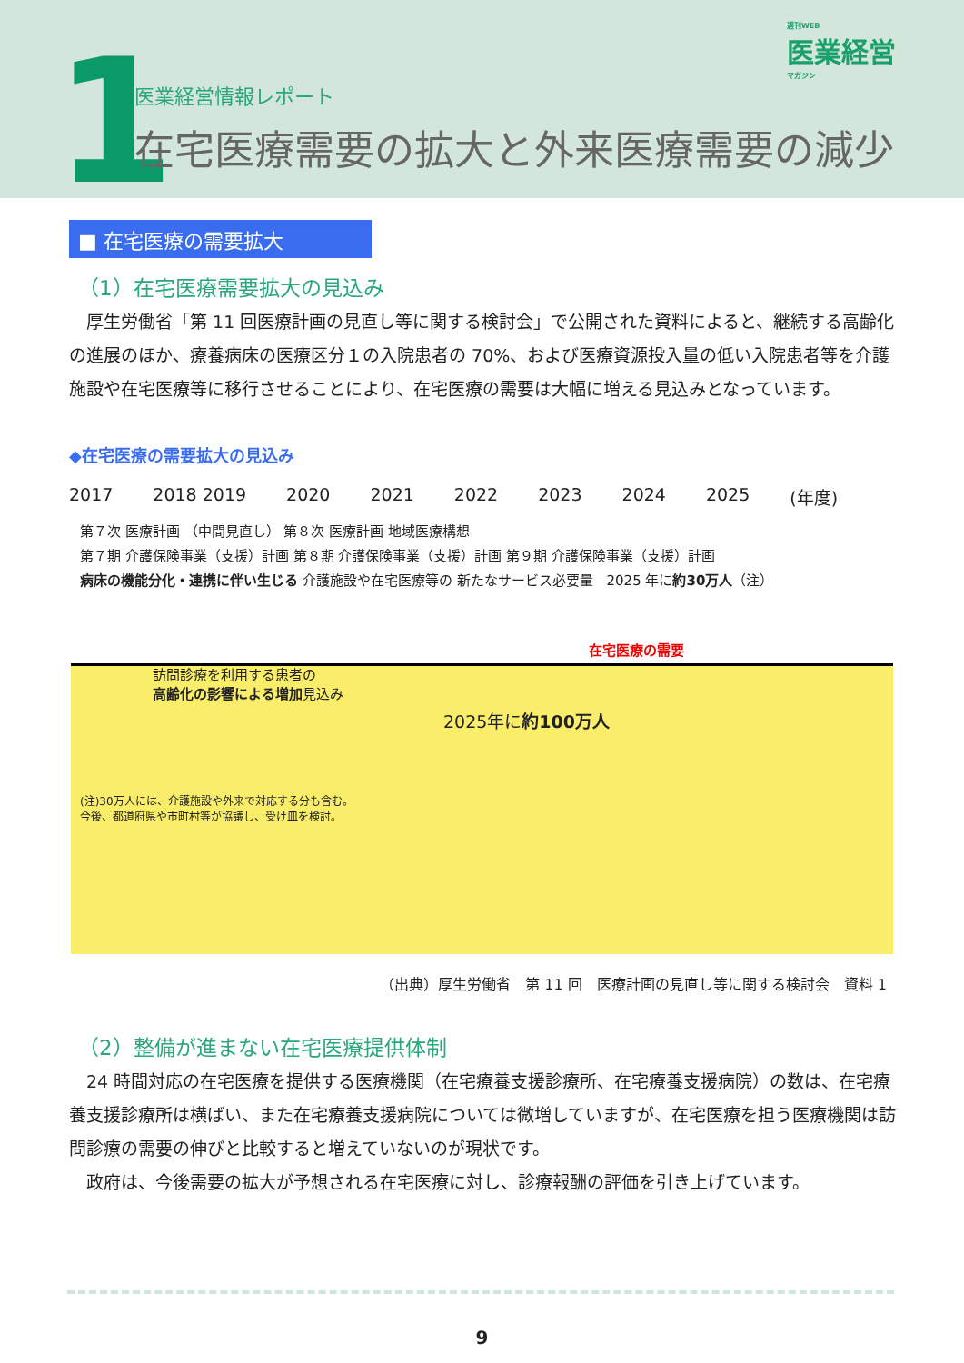1
週刊WEB
医業経営
マガジン
医業経営情報レポート
在宅医療需要の拡大と外来医療需要の減少
■ 在宅医療の需要拡大
（1）在宅医療需要拡大の見込み
厚生労働省「第 11 回医療計画の見直し等に関する検討会」で公開された資料によると、継続する高齢化の進展のほか、療養病床の医療区分１の入院患者の 70%、および医療資源投入量の低い入院患者等を介護施設や在宅医療等に移行させることにより、在宅医療の需要は大幅に増える見込みとなっています。
◆在宅医療の需要拡大の見込み
2017 2018 2019 2020 2021 2022 2023 2024 2025 (年度)
第７次 医療計画 （中間見直し） 第８次 医療計画 地域医療構想
第７期 介護保険事業（支援）計画 第８期 介護保険事業（支援）計画 第９期 介護保険事業（支援）計画
病床の機能分化・連携に伴い生じる 介護施設や在宅医療等の 新たなサービス必要量　2025 年に約30万人（注）
在宅医療の需要
訪問診療を利用する患者の
高齢化の影響による増加見込み
2025年に約100万人
(注)30万人には、介護施設や外来で対応する分も含む。
今後、都道府県や市町村等が協議し、受け皿を検討。
（出典）厚生労働省　第 11 回　医療計画の見直し等に関する検討会　資料 1
（2）整備が進まない在宅医療提供体制
24 時間対応の在宅医療を提供する医療機関（在宅療養支援診療所、在宅療養支援病院）の数は、在宅療養支援診療所は横ばい、また在宅療養支援病院については微増していますが、在宅医療を担う医療機関は訪問診療の需要の伸びと比較すると増えていないのが現状です。
政府は、今後需要の拡大が予想される在宅医療に対し、診療報酬の評価を引き上げています。
9